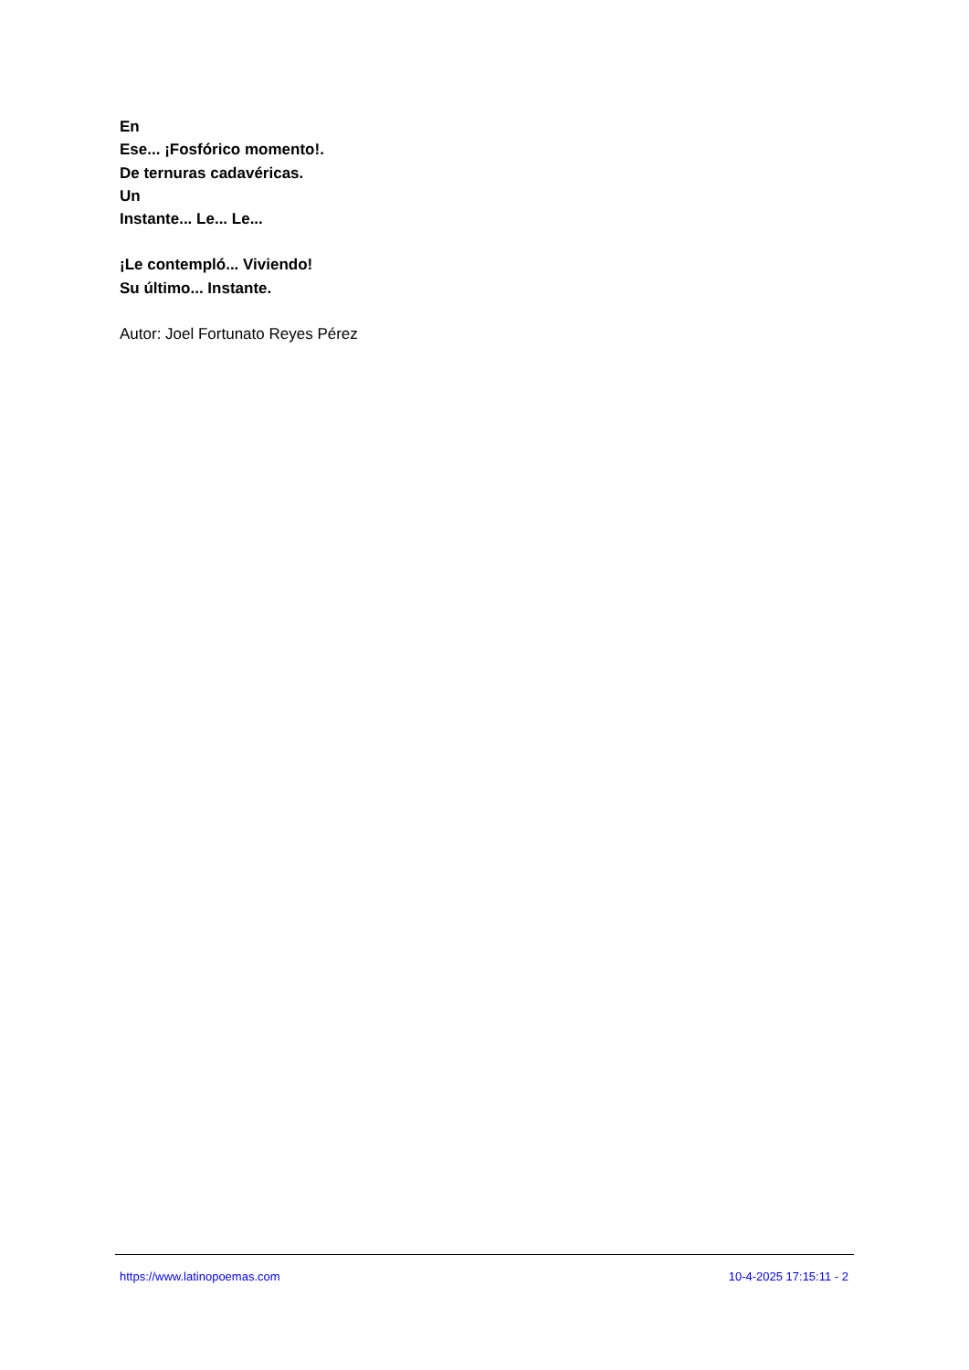En
Ese... ¡Fosfórico momento!.
De ternuras cadavéricas.
Un
Instante... Le... Le...
¡Le contempló... Viviendo!
Su último... Instante.
Autor: Joel Fortunato Reyes Pérez
https://www.latinopoemas.com 10-4-2025 17:15:11 - 2